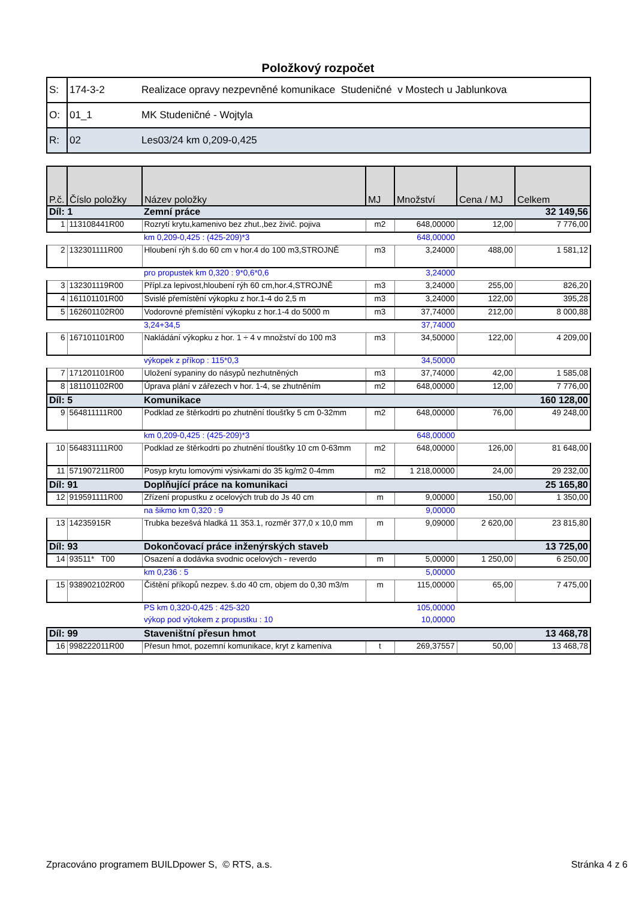Položkový rozpočet
| S: | 174-3-2 | Realizace opravy nezpevněné komunikace Studeničné v Mostech u Jablunkova |
| O: | 01_1 | MK Studeničné - Wojtyla |
| R: | 02 | Les03/24 km 0,209-0,425 |
| P.č. | Číslo položky | Název položky | MJ | Množství | Cena / MJ | Celkem |
| --- | --- | --- | --- | --- | --- | --- |
| Díl: 1 | | Zemní práce | | | | 32 149,56 |
| 1 | 113108441R00 | Rozrytí krytu,kamenivo bez zhut.,bez živič. pojiva | m2 | 648,00000 | 12,00 | 7 776,00 |
| | | km 0,209-0,425 : (425-209)*3 | | 648,00000 | | |
| 2 | 132301111R00 | Hloubení rýh š.do 60 cm v hor.4 do 100 m3,STROJNĚ | m3 | 3,24000 | 488,00 | 1 581,12 |
| | | pro propustek km 0,320 : 9*0,6*0,6 | | 3,24000 | | |
| 3 | 132301119R00 | Přípl.za lepivost,hloubení rýh 60 cm,hor.4,STROJNĚ | m3 | 3,24000 | 255,00 | 826,20 |
| 4 | 161101101R00 | Svislé přemístění výkopku z hor.1-4 do 2,5 m | m3 | 3,24000 | 122,00 | 395,28 |
| 5 | 162601102R00 | Vodorovné přemístění výkopku z hor.1-4 do 5000 m | m3 | 37,74000 | 212,00 | 8 000,88 |
| | | 3,24+34,5 | | 37,74000 | | |
| 6 | 167101101R00 | Nakládání výkopku z hor. 1 ÷ 4 v množství do 100 m3 | m3 | 34,50000 | 122,00 | 4 209,00 |
| | | výkopek z příkop : 115*0,3 | | 34,50000 | | |
| 7 | 171201101R00 | Uložení sypaniny do násypů nezhutněných | m3 | 37,74000 | 42,00 | 1 585,08 |
| 8 | 181101102R00 | Úprava plání v zářezech v hor. 1-4, se zhutněním | m2 | 648,00000 | 12,00 | 7 776,00 |
| Díl: 5 | | Komunikace | | | | 160 128,00 |
| 9 | 564811111R00 | Podklad ze štěrkodrti po zhutnění tloušťky 5 cm 0-32mm | m2 | 648,00000 | 76,00 | 49 248,00 |
| | | km 0,209-0,425 : (425-209)*3 | | 648,00000 | | |
| 10 | 564831111R00 | Podklad ze štěrkodrti po zhutnění tloušťky 10 cm 0-63mm | m2 | 648,00000 | 126,00 | 81 648,00 |
| 11 | 571907211R00 | Posyp krytu lomovými výsivkami do 35 kg/m2 0-4mm | m2 | 1 218,00000 | 24,00 | 29 232,00 |
| Díl: 91 | | Doplňující práce na komunikaci | | | | 25 165,80 |
| 12 | 919591111R00 | Zřízení propustku z ocelových trub do Js 40 cm | m | 9,00000 | 150,00 | 1 350,00 |
| | | na šikmo km 0,320 : 9 | | 9,00000 | | |
| 13 | 14235915R | Trubka bezešvá hladká 11 353.1, rozměr 377,0 x 10,0 mm | m | 9,09000 | 2 620,00 | 23 815,80 |
| Díl: 93 | | Dokončovací práce inženýrských staveb | | | | 13 725,00 |
| 14 | 93511* T00 | Osazení a dodávka svodnic ocelových - reverdo | m | 5,00000 | 1 250,00 | 6 250,00 |
| | | km 0,236 : 5 | | 5,00000 | | |
| 15 | 938902102R00 | Čištění příkopů nezpev. š.do 40 cm, objem do 0,30 m3/m | m | 115,00000 | 65,00 | 7 475,00 |
| | | PS km 0,320-0,425 : 425-320 | | 105,00000 | | |
| | | výkop pod výtokem z propustku : 10 | | 10,00000 | | |
| Díl: 99 | | Staveništní přesun hmot | | | | 13 468,78 |
| 16 | 998222011R00 | Přesun hmot, pozemní komunikace, kryt z kameniva | t | 269,37557 | 50,00 | 13 468,78 |
Zpracováno programem BUILDpower S, © RTS, a.s. Stránka 4 z 6